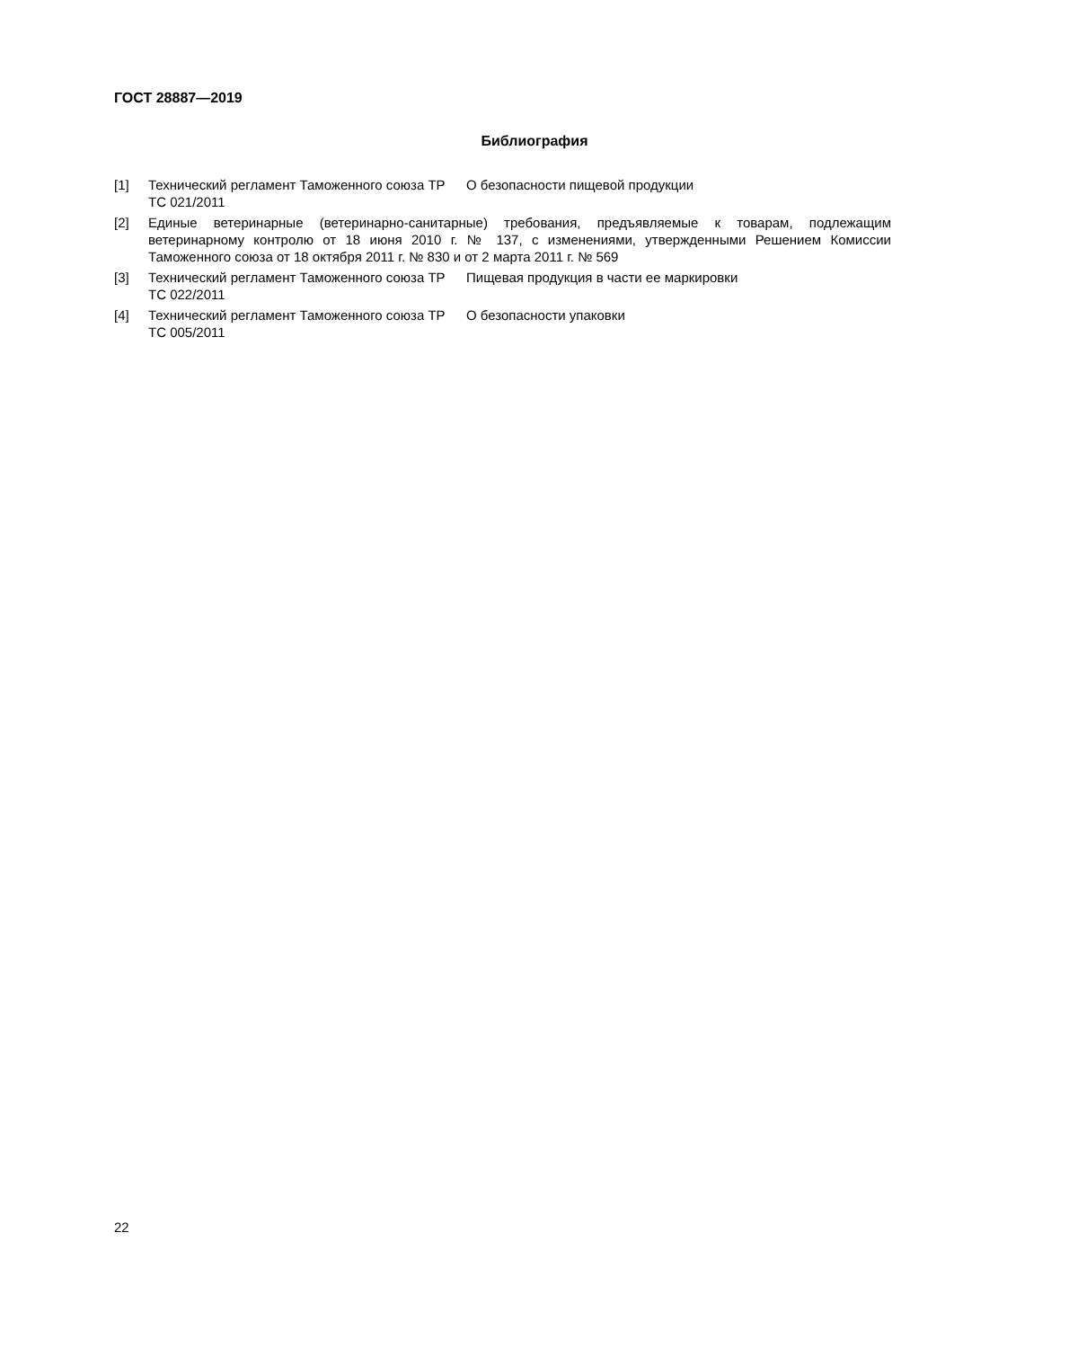ГОСТ 28887—2019
Библиография
[1] Технический регламент Таможенного союза ТР ТС 021/2011
О безопасности пищевой продукции
[2] Единые ветеринарные (ветеринарно-санитарные) требования, предъявляемые к товарам, подлежащим ветеринарному контролю от 18 июня 2010 г. № 137, с изменениями, утвержденными Решением Комиссии Таможенного союза от 18 октября 2011 г. № 830 и от 2 марта 2011 г. № 569
[3] Технический регламент Таможенного союза ТР ТС 022/2011
Пищевая продукция в части ее маркировки
[4] Технический регламент Таможенного союза ТР ТС 005/2011
О безопасности упаковки
22